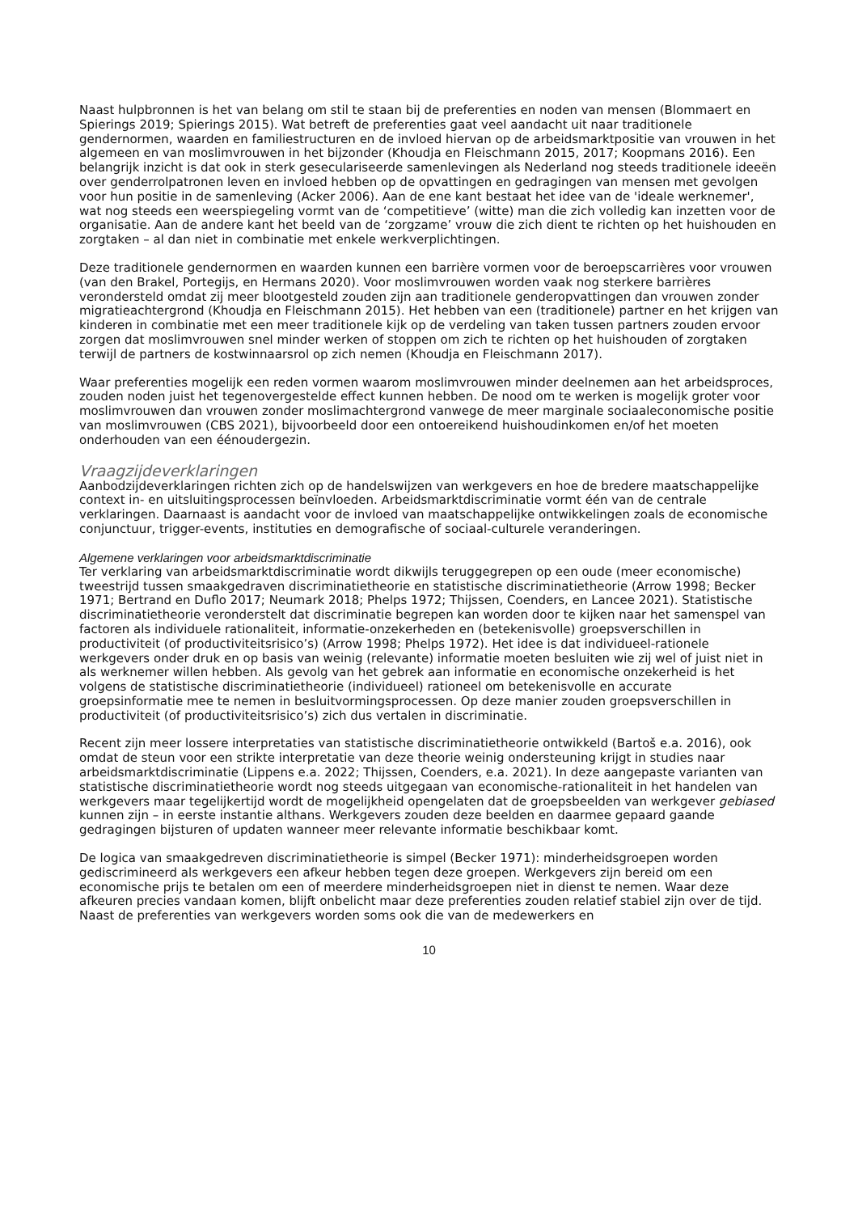Naast hulpbronnen is het van belang om stil te staan bij de preferenties en noden van mensen (Blommaert en Spierings 2019; Spierings 2015). Wat betreft de preferenties gaat veel aandacht uit naar traditionele gendernormen, waarden en familiestructuren en de invloed hiervan op de arbeidsmarktpositie van vrouwen in het algemeen en van moslimvrouwen in het bijzonder (Khoudja en Fleischmann 2015, 2017; Koopmans 2016). Een belangrijk inzicht is dat ook in sterk geseculariseerde samenlevingen als Nederland nog steeds traditionele ideeën over genderrolpatronen leven en invloed hebben op de opvattingen en gedragingen van mensen met gevolgen voor hun positie in de samenleving (Acker 2006). Aan de ene kant bestaat het idee van de 'ideale werknemer', wat nog steeds een weerspiegeling vormt van de ‘competitieve’ (witte) man die zich volledig kan inzetten voor de organisatie. Aan de andere kant het beeld van de ‘zorgzame’ vrouw die zich dient te richten op het huishouden en zorgtaken – al dan niet in combinatie met enkele werkverplichtingen.
Deze traditionele gendernormen en waarden kunnen een barrière vormen voor de beroepscarrières voor vrouwen (van den Brakel, Portegijs, en Hermans 2020). Voor moslimvrouwen worden vaak nog sterkere barrières verondersteld omdat zij meer blootgesteld zouden zijn aan traditionele genderopvattingen dan vrouwen zonder migratieachtergrond (Khoudja en Fleischmann 2015). Het hebben van een (traditionele) partner en het krijgen van kinderen in combinatie met een meer traditionele kijk op de verdeling van taken tussen partners zouden ervoor zorgen dat moslimvrouwen snel minder werken of stoppen om zich te richten op het huishouden of zorgtaken terwijl de partners de kostwinnaarsrol op zich nemen (Khoudja en Fleischmann 2017).
Waar preferenties mogelijk een reden vormen waarom moslimvrouwen minder deelnemen aan het arbeidsproces, zouden noden juist het tegenovergestelde effect kunnen hebben. De nood om te werken is mogelijk groter voor moslimvrouwen dan vrouwen zonder moslimachtergrond vanwege de meer marginale sociaaleconomische positie van moslimvrouwen (CBS 2021), bijvoorbeeld door een ontoereikend huishoudinkomen en/of het moeten onderhouden van een éénoudergezin.
Vraagzijdeverklaringen
Aanbodzijdeverklaringen richten zich op de handelswijzen van werkgevers en hoe de bredere maatschappelijke context in- en uitsluitingsprocessen beïnvloeden. Arbeidsmarktdiscriminatie vormt één van de centrale verklaringen. Daarnaast is aandacht voor de invloed van maatschappelijke ontwikkelingen zoals de economische conjunctuur, trigger-events, instituties en demografische of sociaal-culturele veranderingen.
Algemene verklaringen voor arbeidsmarktdiscriminatie
Ter verklaring van arbeidsmarktdiscriminatie wordt dikwijls teruggegrepen op een oude (meer economische) tweestrijd tussen smaakgedraven discriminatietheorie en statistische discriminatietheorie (Arrow 1998; Becker 1971; Bertrand en Duflo 2017; Neumark 2018; Phelps 1972; Thijssen, Coenders, en Lancee 2021). Statistische discriminatietheorie veronderstelt dat discriminatie begrepen kan worden door te kijken naar het samenspel van factoren als individuele rationaliteit, informatie-onzekerheden en (betekenisvolle) groepsverschillen in productiviteit (of productiviteitsrisico’s) (Arrow 1998; Phelps 1972). Het idee is dat individueel-rationele werkgevers onder druk en op basis van weinig (relevante) informatie moeten besluiten wie zij wel of juist niet in als werknemer willen hebben. Als gevolg van het gebrek aan informatie en economische onzekerheid is het volgens de statistische discriminatietheorie (individueel) rationeel om betekenisvolle en accurate groepsinformatie mee te nemen in besluitvormingsprocessen. Op deze manier zouden groepsverschillen in productiviteit (of productiviteitsrisico’s) zich dus vertalen in discriminatie.
Recent zijn meer lossere interpretaties van statistische discriminatietheorie ontwikkeld (Bartoš e.a. 2016), ook omdat de steun voor een strikte interpretatie van deze theorie weinig ondersteuning krijgt in studies naar arbeidsmarktdiscriminatie (Lippens e.a. 2022; Thijssen, Coenders, e.a. 2021). In deze aangepaste varianten van statistische discriminatietheorie wordt nog steeds uitgegaan van economische-rationaliteit in het handelen van werkgevers maar tegelijkertijd wordt de mogelijkheid opengelaten dat de groepsbeelden van werkgever gebiased kunnen zijn – in eerste instantie althans. Werkgevers zouden deze beelden en daarmee gepaard gaande gedragingen bijsturen of updaten wanneer meer relevante informatie beschikbaar komt.
De logica van smaakgedreven discriminatietheorie is simpel (Becker 1971): minderheidsgroepen worden gediscrimineerd als werkgevers een afkeur hebben tegen deze groepen. Werkgevers zijn bereid om een economische prijs te betalen om een of meerdere minderheidsgroepen niet in dienst te nemen. Waar deze afkeuren precies vandaan komen, blijft onbelicht maar deze preferenties zouden relatief stabiel zijn over de tijd. Naast de preferenties van werkgevers worden soms ook die van de medewerkers en
10